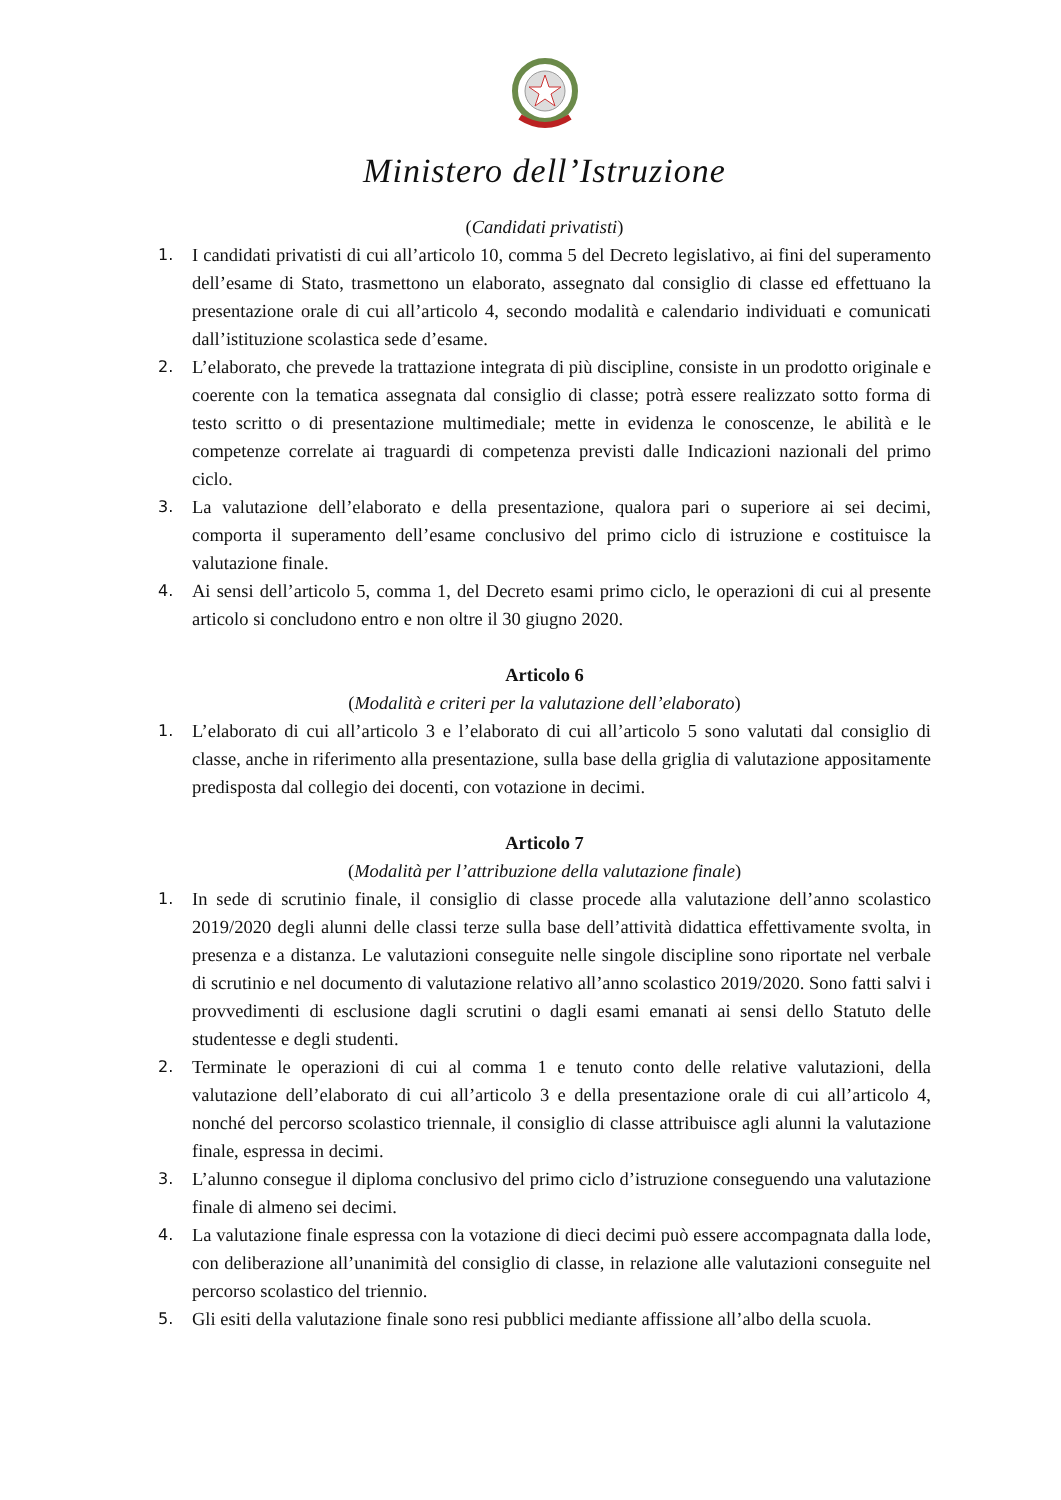Ministero dell’Istruzione
(Candidati privatisti)
1. I candidati privatisti di cui all’articolo 10, comma 5 del Decreto legislativo, ai fini del superamento dell’esame di Stato, trasmettono un elaborato, assegnato dal consiglio di classe ed effettuano la presentazione orale di cui all’articolo 4, secondo modalità e calendario individuati e comunicati dall’istituzione scolastica sede d’esame.
2. L’elaborato, che prevede la trattazione integrata di più discipline, consiste in un prodotto originale e coerente con la tematica assegnata dal consiglio di classe; potrà essere realizzato sotto forma di testo scritto o di presentazione multimediale; mette in evidenza le conoscenze, le abilità e le competenze correlate ai traguardi di competenza previsti dalle Indicazioni nazionali del primo ciclo.
3. La valutazione dell’elaborato e della presentazione, qualora pari o superiore ai sei decimi, comporta il superamento dell’esame conclusivo del primo ciclo di istruzione e costituisce la valutazione finale.
4. Ai sensi dell’articolo 5, comma 1, del Decreto esami primo ciclo, le operazioni di cui al presente articolo si concludono entro e non oltre il 30 giugno 2020.
Articolo 6
(Modalità e criteri per la valutazione dell’elaborato)
1. L’elaborato di cui all’articolo 3 e l’elaborato di cui all’articolo 5 sono valutati dal consiglio di classe, anche in riferimento alla presentazione, sulla base della griglia di valutazione appositamente predisposta dal collegio dei docenti, con votazione in decimi.
Articolo 7
(Modalità per l’attribuzione della valutazione finale)
1. In sede di scrutinio finale, il consiglio di classe procede alla valutazione dell’anno scolastico 2019/2020 degli alunni delle classi terze sulla base dell’attività didattica effettivamente svolta, in presenza e a distanza. Le valutazioni conseguite nelle singole discipline sono riportate nel verbale di scrutinio e nel documento di valutazione relativo all’anno scolastico 2019/2020. Sono fatti salvi i provvedimenti di esclusione dagli scrutini o dagli esami emanati ai sensi dello Statuto delle studentesse e degli studenti.
2. Terminate le operazioni di cui al comma 1 e tenuto conto delle relative valutazioni, della valutazione dell’elaborato di cui all’articolo 3 e della presentazione orale di cui all’articolo 4, nonché del percorso scolastico triennale, il consiglio di classe attribuisce agli alunni la valutazione finale, espressa in decimi.
3. L’alunno consegue il diploma conclusivo del primo ciclo d’istruzione conseguendo una valutazione finale di almeno sei decimi.
4. La valutazione finale espressa con la votazione di dieci decimi può essere accompagnata dalla lode, con deliberazione all’unanimità del consiglio di classe, in relazione alle valutazioni conseguite nel percorso scolastico del triennio.
5. Gli esiti della valutazione finale sono resi pubblici mediante affissione all’albo della scuola.